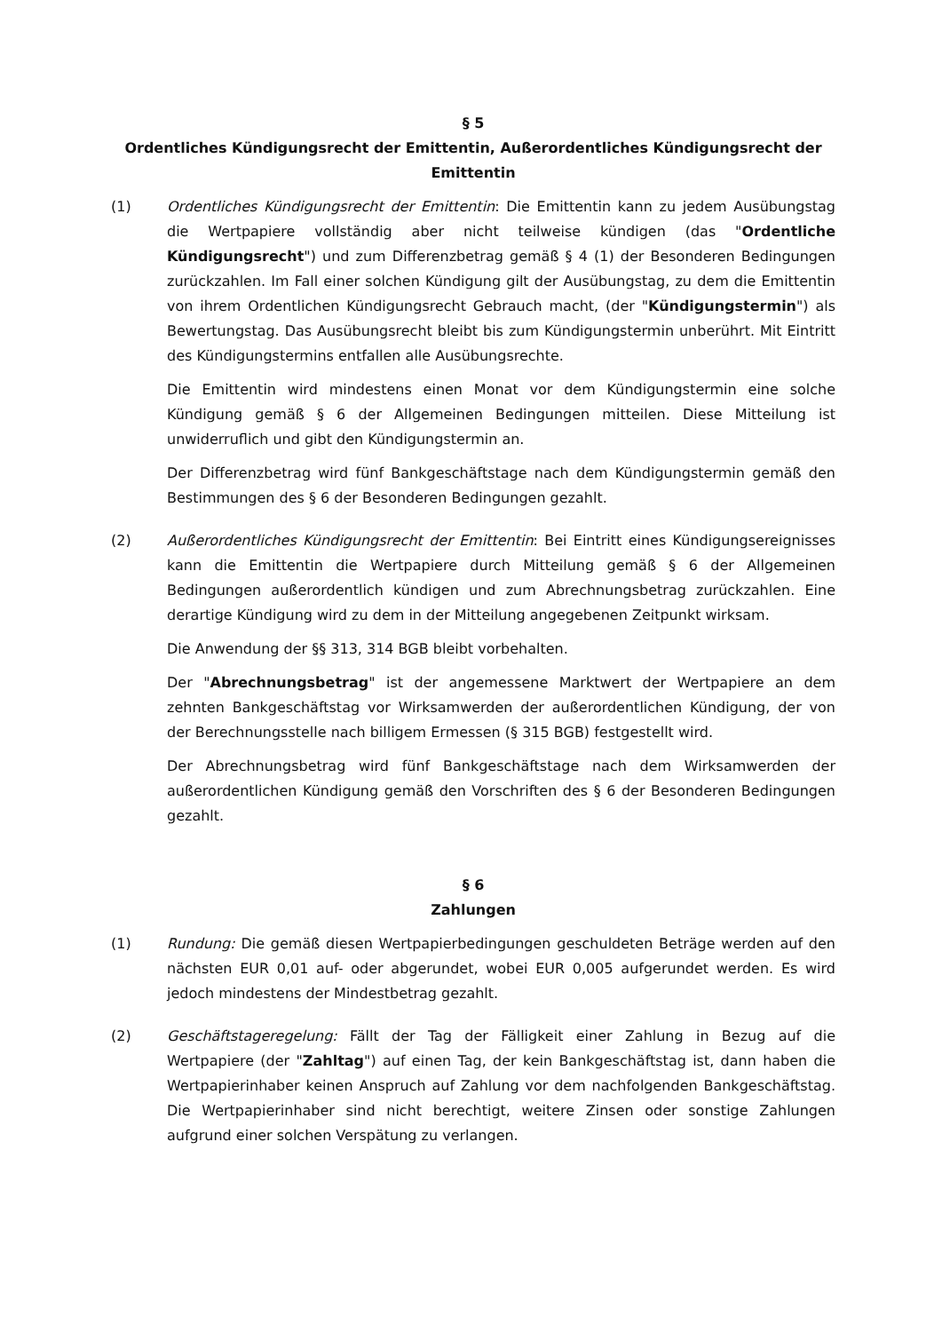§ 5
Ordentliches Kündigungsrecht der Emittentin, Außerordentliches Kündigungsrecht der Emittentin
(1) Ordentliches Kündigungsrecht der Emittentin: Die Emittentin kann zu jedem Ausübungstag die Wertpapiere vollständig aber nicht teilweise kündigen (das "Ordentliche Kündigungsrecht") und zum Differenzbetrag gemäß § 4 (1) der Besonderen Bedingungen zurückzahlen. Im Fall einer solchen Kündigung gilt der Ausübungstag, zu dem die Emittentin von ihrem Ordentlichen Kündigungsrecht Gebrauch macht, (der "Kündigungstermin") als Bewertungstag. Das Ausübungsrecht bleibt bis zum Kündigungstermin unberührt. Mit Eintritt des Kündigungstermins entfallen alle Ausübungsrechte.
Die Emittentin wird mindestens einen Monat vor dem Kündigungstermin eine solche Kündigung gemäß § 6 der Allgemeinen Bedingungen mitteilen. Diese Mitteilung ist unwiderruflich und gibt den Kündigungstermin an.
Der Differenzbetrag wird fünf Bankgeschäftstage nach dem Kündigungstermin gemäß den Bestimmungen des § 6 der Besonderen Bedingungen gezahlt.
(2) Außerordentliches Kündigungsrecht der Emittentin: Bei Eintritt eines Kündigungsereignisses kann die Emittentin die Wertpapiere durch Mitteilung gemäß § 6 der Allgemeinen Bedingungen außerordentlich kündigen und zum Abrechnungsbetrag zurückzahlen. Eine derartige Kündigung wird zu dem in der Mitteilung angegebenen Zeitpunkt wirksam.
Die Anwendung der §§ 313, 314 BGB bleibt vorbehalten.
Der "Abrechnungsbetrag" ist der angemessene Marktwert der Wertpapiere an dem zehnten Bankgeschäftstag vor Wirksamwerden der außerordentlichen Kündigung, der von der Berechnungsstelle nach billigem Ermessen (§ 315 BGB) festgestellt wird.
Der Abrechnungsbetrag wird fünf Bankgeschäftstage nach dem Wirksamwerden der außerordentlichen Kündigung gemäß den Vorschriften des § 6 der Besonderen Bedingungen gezahlt.
§ 6
Zahlungen
(1) Rundung: Die gemäß diesen Wertpapierbedingungen geschuldeten Beträge werden auf den nächsten EUR 0,01 auf- oder abgerundet, wobei EUR 0,005 aufgerundet werden. Es wird jedoch mindestens der Mindestbetrag gezahlt.
(2) Geschäftstageregelung: Fällt der Tag der Fälligkeit einer Zahlung in Bezug auf die Wertpapiere (der "Zahltag") auf einen Tag, der kein Bankgeschäftstag ist, dann haben die Wertpapierinhaber keinen Anspruch auf Zahlung vor dem nachfolgenden Bankgeschäftstag. Die Wertpapierinhaber sind nicht berechtigt, weitere Zinsen oder sonstige Zahlungen aufgrund einer solchen Verspätung zu verlangen.